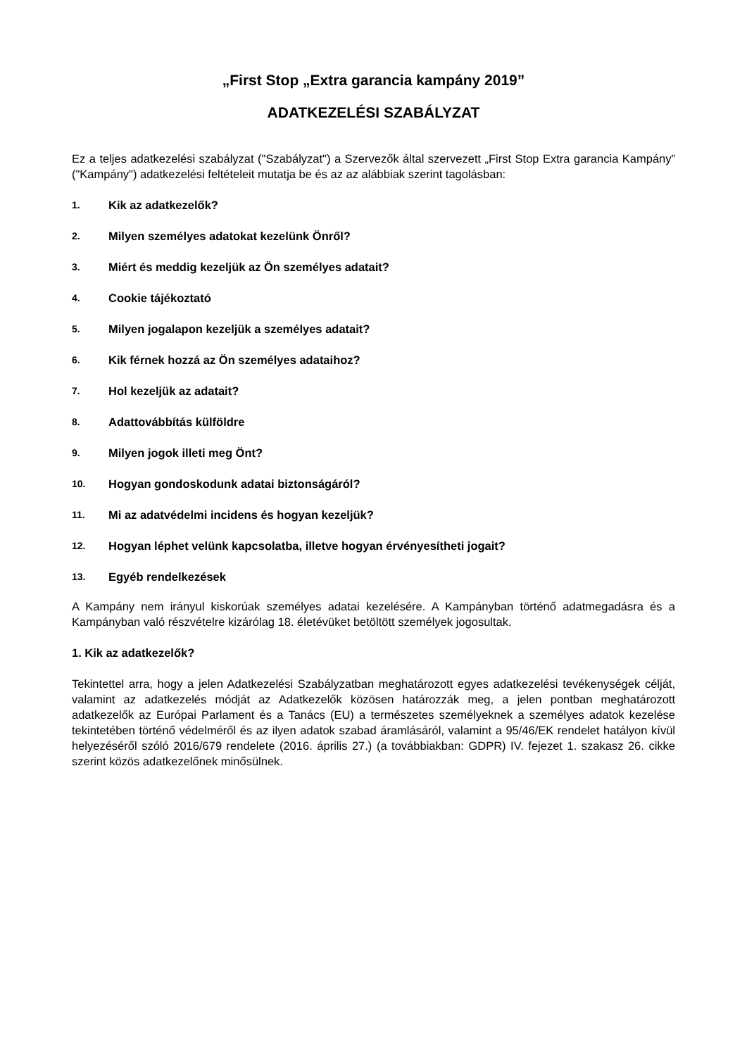„First Stop „Extra garancia kampány 2019”
ADATKEZELÉSI SZABÁLYZAT
Ez a teljes adatkezelési szabályzat ("Szabályzat") a Szervezők által szervezett „First Stop Extra garancia Kampány” ("Kampány") adatkezelési feltételeit mutatja be és az az alábbiak szerint tagolásban:
1. Kik az adatkezelők?
2. Milyen személyes adatokat kezelünk Önről?
3. Miért és meddig kezeljük az Ön személyes adatait?
4. Cookie tájékoztató
5. Milyen jogalapon kezeljük a személyes adatait?
6. Kik férnek hozzá az Ön személyes adataihoz?
7. Hol kezeljük az adatait?
8. Adattovábbítás külföldre
9. Milyen jogok illeti meg Önt?
10. Hogyan gondoskodunk adatai biztonságáról?
11. Mi az adatvédelmi incidens és hogyan kezeljük?
12. Hogyan léphet velünk kapcsolatba, illetve hogyan érvényesítheti jogait?
13. Egyéb rendelkezések
A Kampány nem irányul kiskorúak személyes adatai kezelésére. A Kampányban történő adatmegadásra és a Kampányban való részvételre kizárólag 18. életévüket betöltött személyek jogosultak.
1. Kik az adatkezelők?
Tekintettel arra, hogy a jelen Adatkezelési Szabályzatban meghatározott egyes adatkezelési tevékenységek célját, valamint az adatkezelés módját az Adatkezelők közösen határozzák meg, a jelen pontban meghatározott adatkezelők az Európai Parlament és a Tanács (EU) a természetes személyeknek a személyes adatok kezelése tekintetében történő védelméről és az ilyen adatok szabad áramlásáról, valamint a 95/46/EK rendelet hatályon kívül helyezéséről szóló 2016/679 rendelete (2016. április 27.) (a továbbiakban: GDPR) IV. fejezet 1. szakasz 26. cikke szerint közös adatkezelőnek minősülnek.